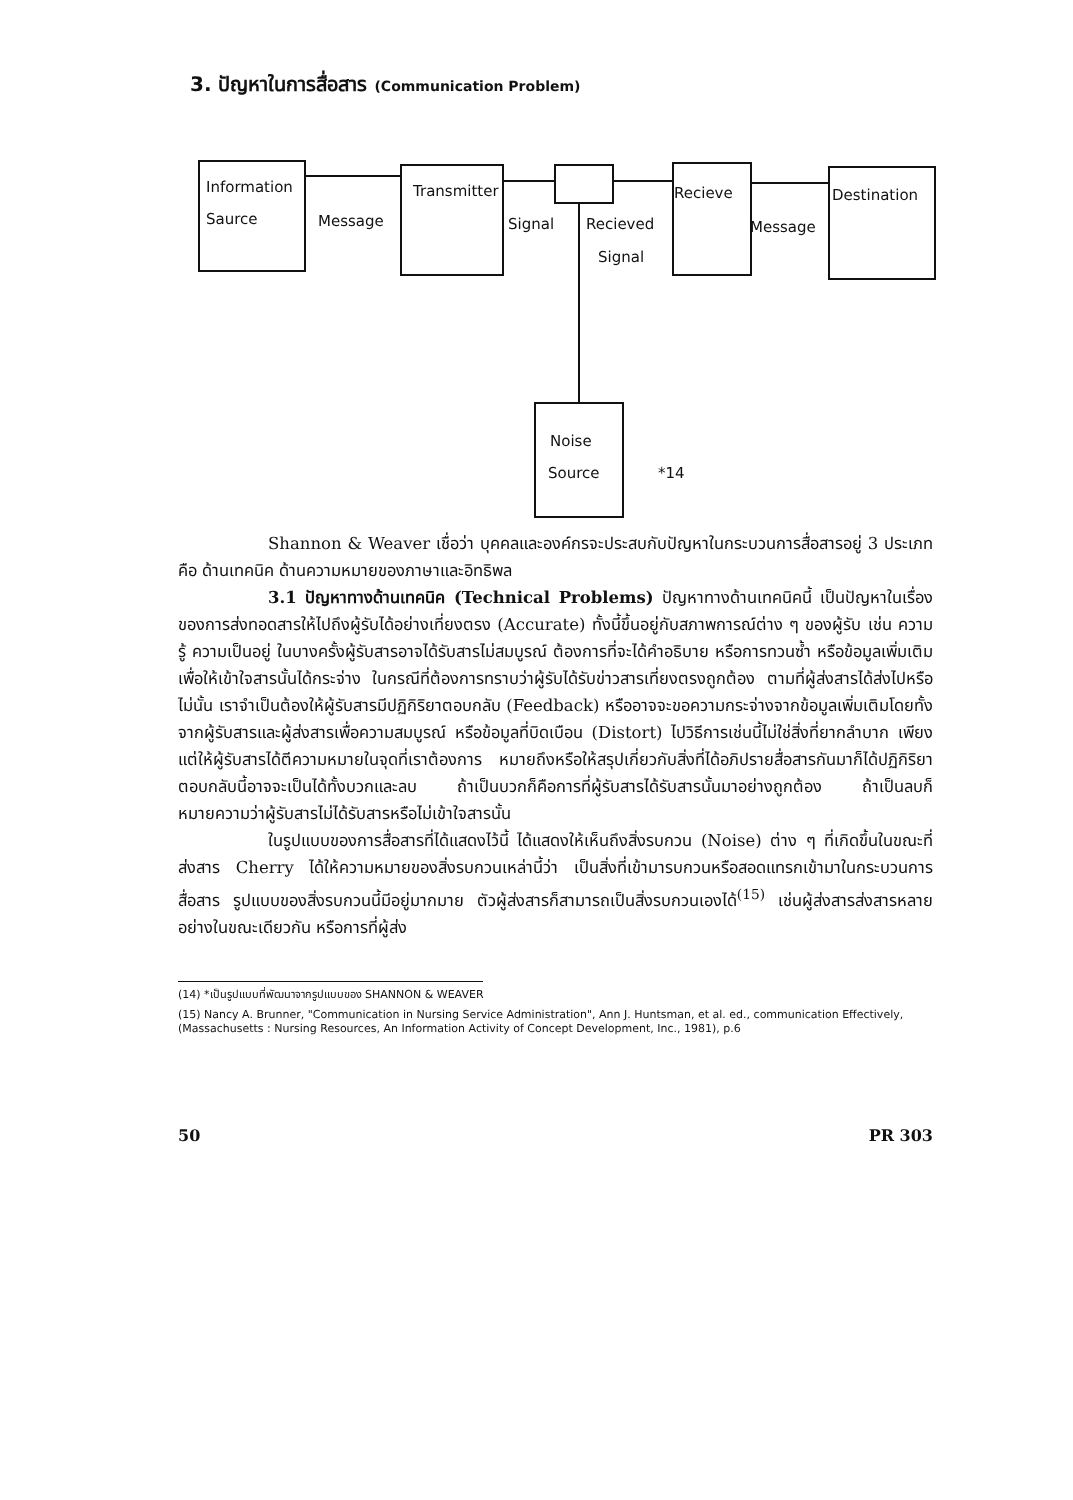3. ปัญหาในการสื่อสาร (Communication Problem)
Information
Saurce Message
Transmitter
Signal Recieved
Signal
Recieve
Message
Destination
Noise
Source *14
Shannon & Weaver เชื่อว่า บุคคลและองค์กรจะประสบกับปัญหาในกระบวนการสื่อสารอยู่ 3 ประเภท คือ ด้านเทคนิค ด้านความหมายของภาษาและอิทธิพล
3.1 ปัญหาทางด้านเทคนิค (Technical Problems) ปัญหาทางด้านเทคนิคนี้ เป็นปัญหาในเรื่องของการส่งทอดสารให้ไปถึงผู้รับได้อย่างเที่ยงตรง (Accurate) ทั้งนี้ขึ้นอยู่กับสภาพการณ์ต่าง ๆ ของผู้รับ เช่น ความรู้ ความเป็นอยู่ ในบางครั้งผู้รับสารอาจได้รับสารไม่สมบูรณ์ ต้องการที่จะได้คำอธิบาย หรือการทวนซ้ำ หรือข้อมูลเพิ่มเติมเพื่อให้เข้าใจสารนั้นได้กระจ่าง ในกรณีที่ต้องการทราบว่าผู้รับได้รับข่าวสารเที่ยงตรงถูกต้อง ตามที่ผู้ส่งสารได้ส่งไปหรือไม่นั้น เราจำเป็นต้องให้ผู้รับสารมีปฏิกิริยาตอบกลับ (Feedback) หรืออาจจะขอความกระจ่างจากข้อมูลเพิ่มเติมโดยทั้งจากผู้รับสารและผู้ส่งสารเพื่อความสมบูรณ์ หรือข้อมูลที่บิดเบือน (Distort) ไปวิธีการเช่นนี้ไม่ใช่สิ่งที่ยากลำบาก เพียงแต่ให้ผู้รับสารได้ตีความหมายในจุดที่เราต้องการ หมายถึงหรือให้สรุปเกี่ยวกับสิ่งที่ได้อภิปรายสื่อสารกันมาก็ได้ปฏิกิริยาตอบกลับนี้อาจจะเป็นได้ทั้งบวกและลบ ถ้าเป็นบวกก็คือการที่ผู้รับสารได้รับสารนั้นมาอย่างถูกต้อง ถ้าเป็นลบก็หมายความว่าผู้รับสารไม่ได้รับสารหรือไม่เข้าใจสารนั้น
ในรูปแบบของการสื่อสารที่ได้แสดงไว้นี้ ได้แสดงให้เห็นถึงสิ่งรบกวน (Noise) ต่าง ๆ ที่เกิดขึ้นในขณะที่ส่งสาร Cherry ได้ให้ความหมายของสิ่งรบกวนเหล่านี้ว่า เป็นสิ่งที่เข้ามารบกวนหรือสอดแทรกเข้ามาในกระบวนการสื่อสาร รูปแบบของสิ่งรบกวนนี้มีอยู่มากมาย ตัวผู้ส่งสารก็สามารถเป็นสิ่งรบกวนเองได้<sup>(15)</sup> เช่นผู้ส่งสารส่งสารหลายอย่างในขณะเดียวกัน หรือการที่ผู้ส่ง
(14) *เป็นรูปแบบที่พัฒนาจากรูปแบบของ SHANNON & WEAVER
(15) Nancy A. Brunner, "Communication in Nursing Service Administration", Ann J. Huntsman, et al. ed., communication Effectively, (Massachusetts : Nursing Resources, An Information Activity of Concept Development, Inc., 1981), p.6
50 PR 303